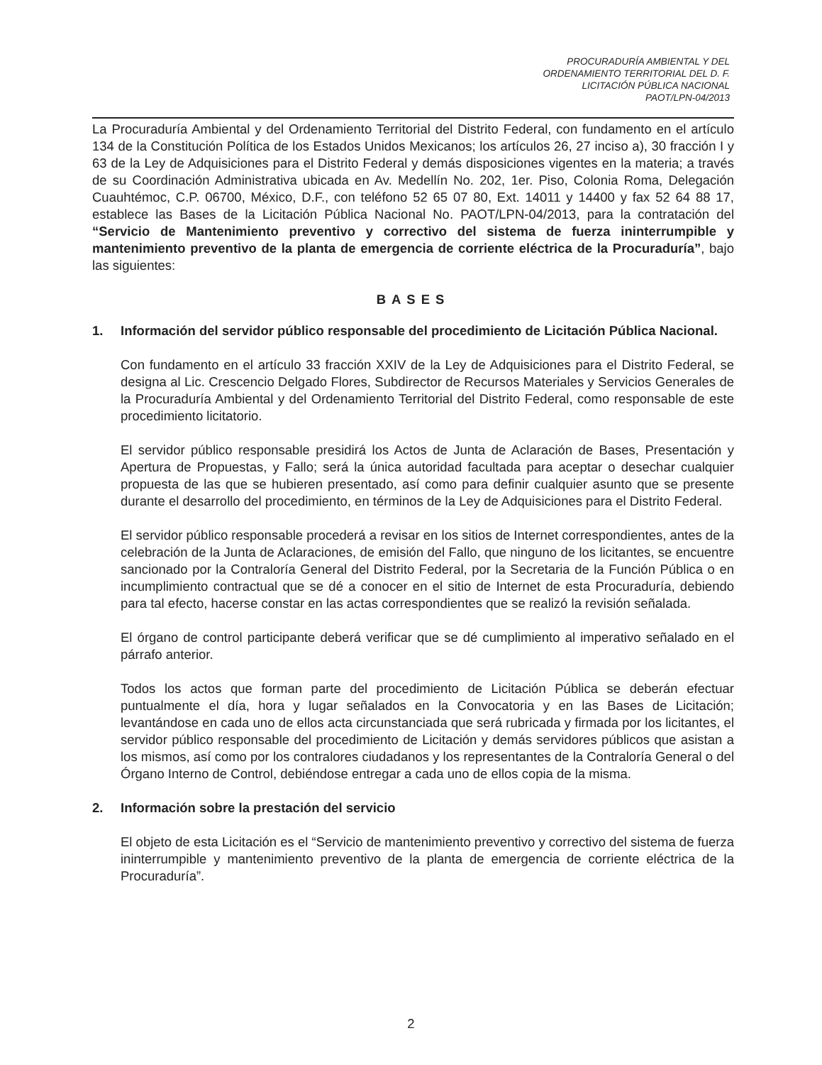PROCURADURÍA AMBIENTAL Y DEL
ORDENAMIENTO TERRITORIAL DEL D. F.
LICITACIÓN PÚBLICA NACIONAL
PAOT/LPN-04/2013
La Procuraduría Ambiental y del Ordenamiento Territorial del Distrito Federal, con fundamento en el artículo 134 de la Constitución Política de los Estados Unidos Mexicanos; los artículos 26, 27 inciso a), 30 fracción I y 63 de la Ley de Adquisiciones para el Distrito Federal y demás disposiciones vigentes en la materia; a través de su Coordinación Administrativa ubicada en Av. Medellín No. 202, 1er. Piso, Colonia Roma, Delegación Cuauhtémoc, C.P. 06700, México, D.F., con teléfono 52 65 07 80, Ext. 14011 y 14400 y fax 52 64 88 17, establece las Bases de la Licitación Pública Nacional No. PAOT/LPN-04/2013, para la contratación del “Servicio de Mantenimiento preventivo y correctivo del sistema de fuerza ininterrumpible y mantenimiento preventivo de la planta de emergencia de corriente eléctrica de la Procuraduría”, bajo las siguientes:
BASES
1. Información del servidor público responsable del procedimiento de Licitación Pública Nacional.
Con fundamento en el artículo 33 fracción XXIV de la Ley de Adquisiciones para el Distrito Federal, se designa al Lic. Crescencio Delgado Flores, Subdirector de Recursos Materiales y Servicios Generales de la Procuraduría Ambiental y del Ordenamiento Territorial del Distrito Federal, como responsable de este procedimiento licitatorio.
El servidor público responsable presidirá los Actos de Junta de Aclaración de Bases, Presentación y Apertura de Propuestas, y Fallo; será la única autoridad facultada para aceptar o desechar cualquier propuesta de las que se hubieren presentado, así como para definir cualquier asunto que se presente durante el desarrollo del procedimiento, en términos de la Ley de Adquisiciones para el Distrito Federal.
El servidor público responsable procederá a revisar en los sitios de Internet correspondientes, antes de la celebración de la Junta de Aclaraciones, de emisión del Fallo, que ninguno de los licitantes, se encuentre sancionado por la Contraloría General del Distrito Federal, por la Secretaria de la Función Pública o en incumplimiento contractual que se dé a conocer en el sitio de Internet de esta Procuraduría, debiendo para tal efecto, hacerse constar en las actas correspondientes que se realizó la revisión señalada.
El órgano de control participante deberá verificar que se dé cumplimiento al imperativo señalado en el párrafo anterior.
Todos los actos que forman parte del procedimiento de Licitación Pública se deberán efectuar puntualmente el día, hora y lugar señalados en la Convocatoria y en las Bases de Licitación; levantándose en cada uno de ellos acta circunstanciada que será rubricada y firmada por los licitantes, el servidor público responsable del procedimiento de Licitación y demás servidores públicos que asistan a los mismos, así como por los contralores ciudadanos y los representantes de la Contraloría General o del Órgano Interno de Control, debiéndose entregar a cada uno de ellos copia de la misma.
2. Información sobre la prestación del servicio
El objeto de esta Licitación es el “Servicio de mantenimiento preventivo y correctivo del sistema de fuerza ininterrumpible y mantenimiento preventivo de la planta de emergencia de corriente eléctrica de la Procuraduría”.
2